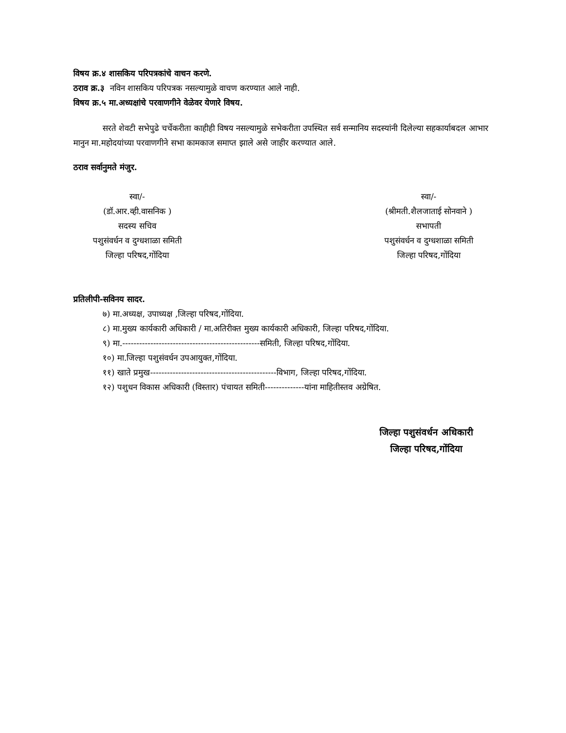विषय क्र.४ शासकिय परिपत्रकांचे वाचन करणे.
ठराव क्र.३ नविन शासकिय परिपत्रक नसल्यामुळे वाचण करण्यात आले नाही.
विषय क्र.५ मा.अध्यक्षांचे परवाणगीने वेळेवर येणारे विषय.
सरते शेवटी सभेपुढे चर्चेकरीता काहीही विषय नसल्यामुळे सभेकरीता उपस्थित सर्व सन्मानिय सदस्यांनी दिलेल्या सहकार्याबदल आभार मानुन मा.महोदयांच्या परवाणगीने सभा कामकाज समाप्त झाले असे जाहीर करण्यात आले.
ठराव सर्वानुमते मंजुर.
स्वा/-
(डॉ.आर.व्ही.वासनिक )
सदस्य सचिव
पशुसंवर्धन व दुग्धशाळा समिती
जिल्हा परिषद,गोंदिया
स्वा/-
(श्रीमती.शैलजाताई सोनवाने )
सभापती
पशुसंवर्धन व दुग्धशाळा समिती
जिल्हा परिषद,गोंदिया
प्रतिलीपी-सविनय सादर.
७) मा.अध्यक्ष, उपाध्यक्ष ,जिल्हा परिषद,गोंदिया.
८) मा.मुख्य कार्यकारी अधिकारी / मा.अतिरीक्त मुख्य कार्यकारी अधिकारी, जिल्हा परिषद,गोंदिया.
९) मा.-------------------------------------------------समिती, जिल्हा परिषद,गोंदिया.
१०) मा.जिल्हा पशुसंवर्धन उपआयुक्त,गोंदिया.
११) खाते प्रमुख---------------------------------------------विभाग, जिल्हा परिषद,गोंदिया.
१२) पशुधन विकास अधिकारी (विस्तार) पंचायत समिती--------------यांना माहितीस्तव अग्रेषित.
जिल्हा पशुसंवर्धन अधिकारी
जिल्हा परिषद,गोंदिया